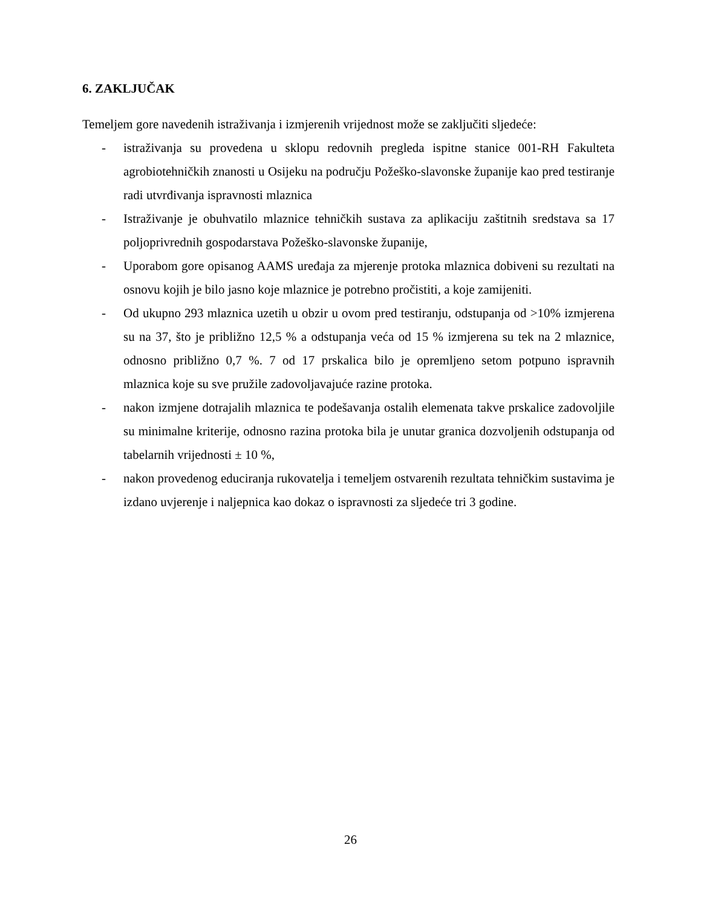6. ZAKLJUČAK
Temeljem gore navedenih istraživanja i izmjerenih vrijednost može se zaključiti sljedeće:
- istraživanja su provedena u sklopu redovnih pregleda ispitne stanice 001-RH Fakulteta agrobiotehničkih znanosti u Osijeku na području Požeško-slavonske županije kao pred testiranje radi utvrđivanja ispravnosti mlaznica
- Istraživanje je obuhvatilo mlaznice tehničkih sustava za aplikaciju zaštitnih sredstava sa 17 poljoprivrednih gospodarstava Požeško-slavonske županije,
- Uporabom gore opisanog AAMS uređaja za mjerenje protoka mlaznica dobiveni su rezultati na osnovu kojih je bilo jasno koje mlaznice je potrebno pročistiti, a koje zamijeniti.
- Od ukupno 293 mlaznica uzetih u obzir u ovom pred testiranju, odstupanja od >10% izmjerena su na 37, što je približno 12,5 % a odstupanja veća od 15 % izmjerena su tek na 2 mlaznice, odnosno približno 0,7 %. 7 od 17 prskalica bilo je opremljeno setom potpuno ispravnih mlaznica koje su sve pružile zadovoljavajuće razine protoka.
- nakon izmjene dotrajalih mlaznica te podešavanja ostalih elemenata takve prskalice zadovoljile su minimalne kriterije, odnosno razina protoka bila je unutar granica dozvoljenih odstupanja od tabelarnih vrijednosti ± 10 %,
- nakon provedenog educiranja rukovatelja i temeljem ostvarenih rezultata tehničkim sustavima je izdano uvjerenje i naljepnica kao dokaz o ispravnosti za sljedeće tri 3 godine.
26